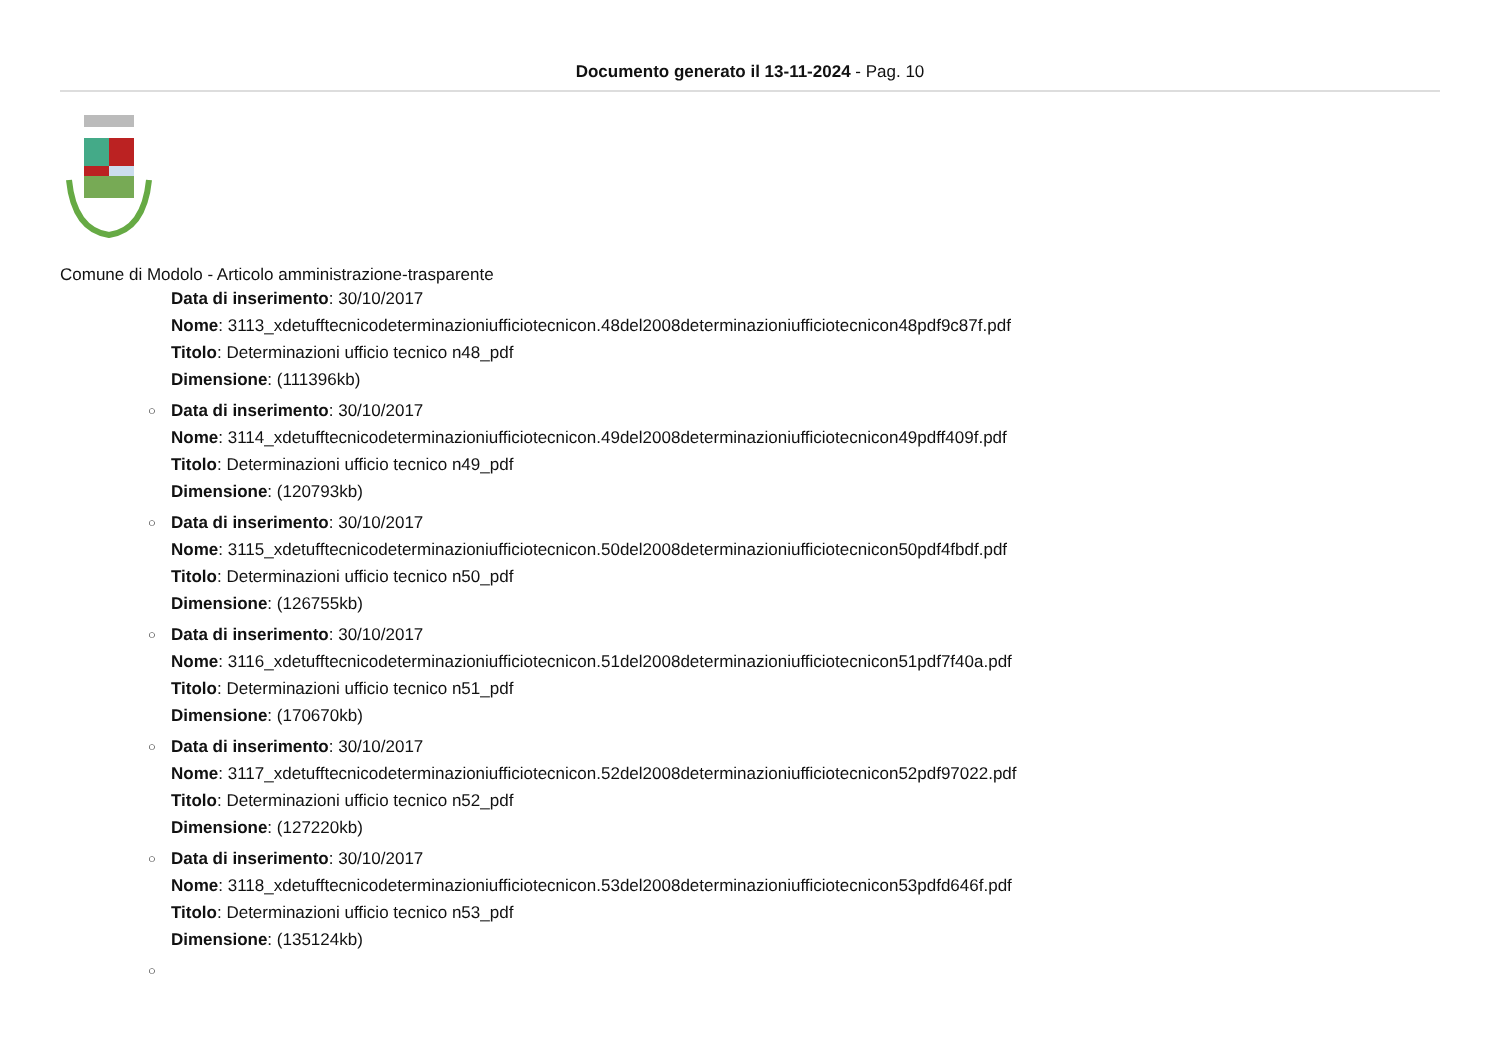Documento generato il 13-11-2024 - Pag. 10
Comune di Modolo - Articolo amministrazione-trasparente
Data di inserimento: 30/10/2017
Nome: 3113_xdetufftecnicodeterminazioniufficiotecnicon.48del2008determinazioniufficiotecnicon48pdf9c87f.pdf
Titolo: Determinazioni ufficio tecnico n48_pdf
Dimensione: (111396kb)
○ Data di inserimento: 30/10/2017
Nome: 3114_xdetufftecnicodeterminazioniufficiotecnicon.49del2008determinazioniufficiotecnicon49pdff409f.pdf
Titolo: Determinazioni ufficio tecnico n49_pdf
Dimensione: (120793kb)
○ Data di inserimento: 30/10/2017
Nome: 3115_xdetufftecnicodeterminazioniufficiotecnicon.50del2008determinazioniufficiotecnicon50pdf4fbdf.pdf
Titolo: Determinazioni ufficio tecnico n50_pdf
Dimensione: (126755kb)
○ Data di inserimento: 30/10/2017
Nome: 3116_xdetufftecnicodeterminazioniufficiotecnicon.51del2008determinazioniufficiotecnicon51pdf7f40a.pdf
Titolo: Determinazioni ufficio tecnico n51_pdf
Dimensione: (170670kb)
○ Data di inserimento: 30/10/2017
Nome: 3117_xdetufftecnicodeterminazioniufficiotecnicon.52del2008determinazioniufficiotecnicon52pdf97022.pdf
Titolo: Determinazioni ufficio tecnico n52_pdf
Dimensione: (127220kb)
○ Data di inserimento: 30/10/2017
Nome: 3118_xdetufftecnicodeterminazioniufficiotecnicon.53del2008determinazioniufficiotecnicon53pdfd646f.pdf
Titolo: Determinazioni ufficio tecnico n53_pdf
Dimensione: (135124kb)
○